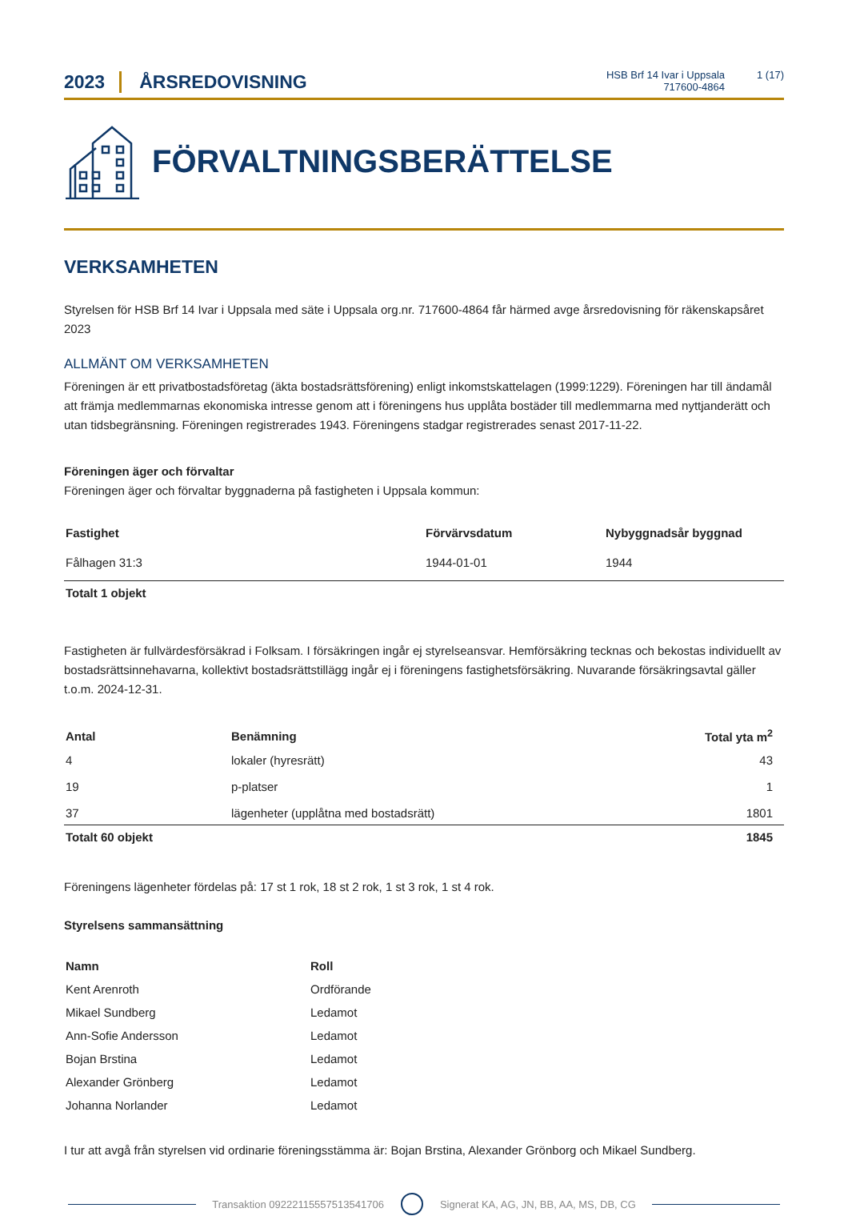2023
ÅRSREDOVISNING
HSB Brf 14 Ivar i Uppsala
717600-4864
1 (17)
FÖRVALTNINGSBERÄTTELSE
VERKSAMHETEN
Styrelsen för HSB Brf 14 Ivar i Uppsala med säte i Uppsala org.nr. 717600-4864 får härmed avge årsredovisning för räkenskapsåret 2023
ALLMÄNT OM VERKSAMHETEN
Föreningen är ett privatbostadsföretag (äkta bostadsrättsförening) enligt inkomstskattelagen (1999:1229). Föreningen har till ändamål att främja medlemmarnas ekonomiska intresse genom att i föreningens hus upplåta bostäder till medlemmarna med nyttjanderätt och utan tidsbegränsning. Föreningen registrerades 1943. Föreningens stadgar registrerades senast 2017-11-22.
Föreningen äger och förvaltar
Föreningen äger och förvaltar byggnaderna på fastigheten i Uppsala kommun:
| Fastighet | Förvärvsdatum | Nybyggnadsår byggnad |
| --- | --- | --- |
| Fålhagen 31:3 | 1944-01-01 | 1944 |
| Totalt 1 objekt | | |
Fastigheten är fullvärdesförsäkrad i Folksam. I försäkringen ingår ej styrelseansvar. Hemförsäkring tecknas och bekostas individuellt av bostadsrättsinnehavarna, kollektivt bostadsrättstillägg ingår ej i föreningens fastighetsförsäkring. Nuvarande försäkringsavtal gäller t.o.m. 2024-12-31.
| Antal | Benämning | Total yta m<sup>2</sup> |
| --- | --- | --- |
| 4 | lokaler (hyresrätt) | 43 |
| 19 | p-platser | 1 |
| 37 | lägenheter (upplåtna med bostadsrätt) | 1801 |
| Totalt 60 objekt | | 1845 |
Föreningens lägenheter fördelas på: 17 st 1 rok, 18 st 2 rok, 1 st 3 rok, 1 st 4 rok.
Styrelsens sammansättning
| Namn | Roll |
| --- | --- |
| Kent Arenroth | Ordförande |
| Mikael Sundberg | Ledamot |
| Ann-Sofie Andersson | Ledamot |
| Bojan Brstina | Ledamot |
| Alexander Grönberg | Ledamot |
| Johanna Norlander | Ledamot |
I tur att avgå från styrelsen vid ordinarie föreningsstämma är: Bojan Brstina, Alexander Grönborg och Mikael Sundberg.
Transaktion 09222115557513541706 Signerat KA, AG, JN, BB, AA, MS, DB, CG